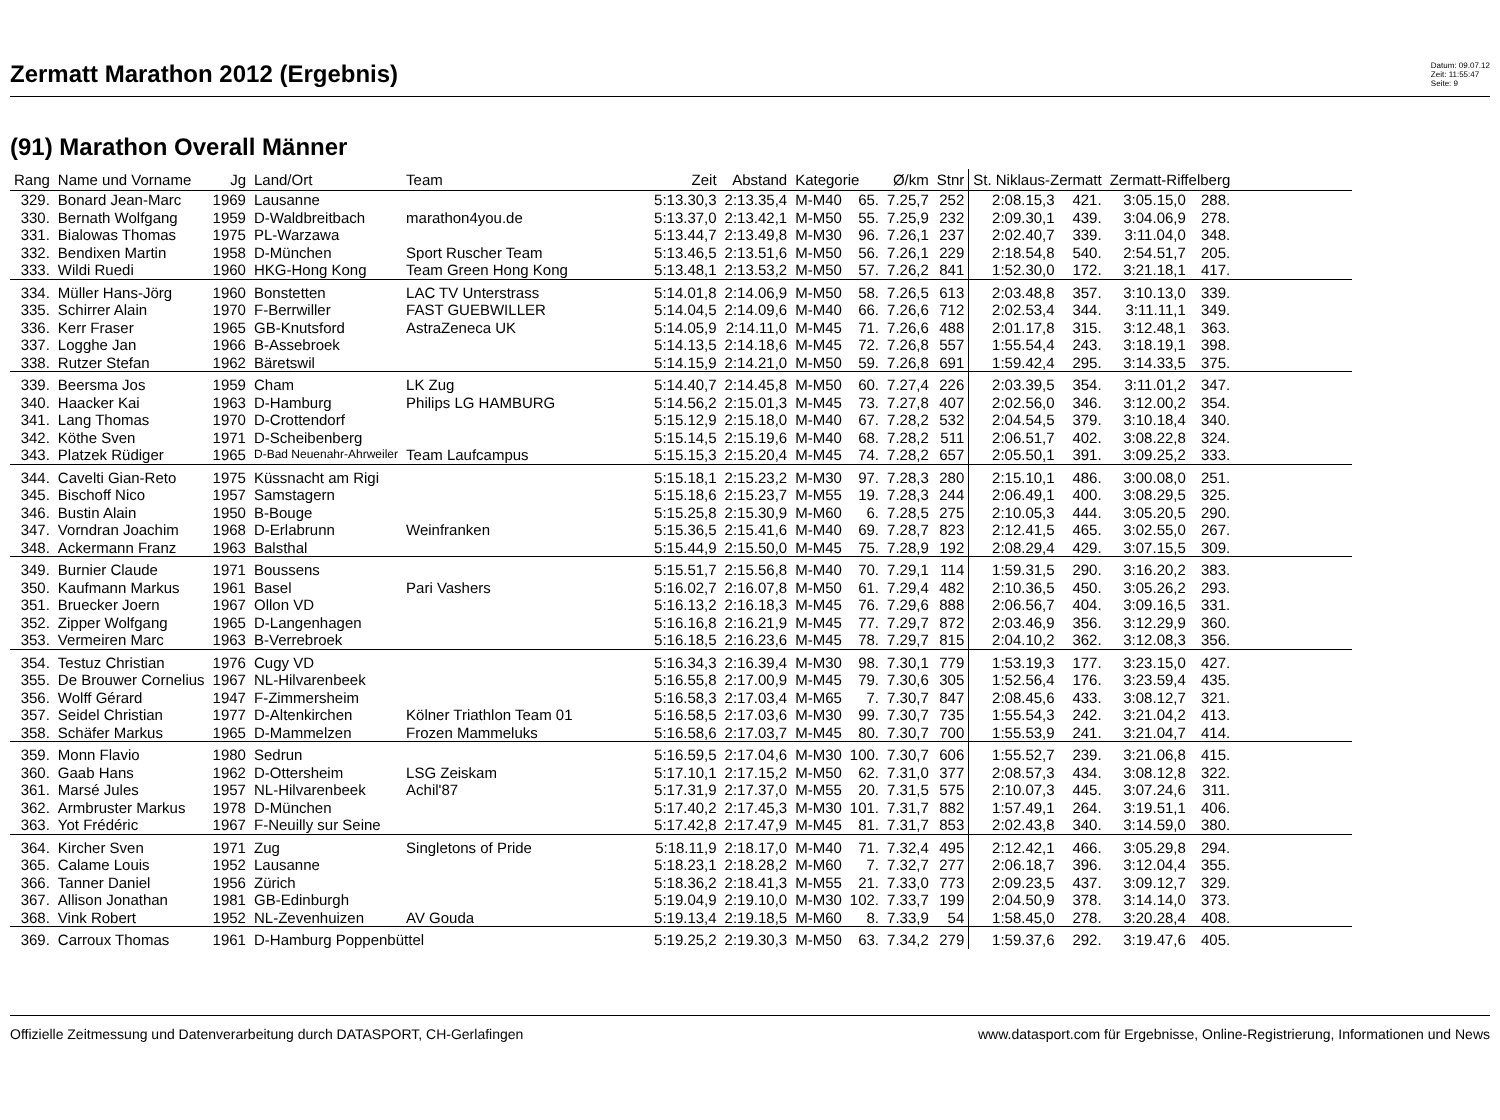Zermatt Marathon 2012 (Ergebnis)
Datum: 09.07.12
Zeit: 11:55:47
Seite: 9
(91) Marathon Overall Männer
| Rang | Name und Vorname | Jg | Land/Ort | Team | Zeit | Abstand | Kategorie | | Ø/km | Stnr | St. Niklaus-Zermatt | | Zermatt-Riffelberg | | |
| --- | --- | --- | --- | --- | --- | --- | --- | --- | --- | --- | --- | --- | --- | --- | --- |
| 329. | Bonard Jean-Marc | 1969 | Lausanne | | 5:13.30,3 | 2:13.35,4 | M-M40 | 65. | 7.25,7 | 252 | 2:08.15,3 | 421. | 3:05.15,0 | 288. | |
| 330. | Bernath Wolfgang | 1959 | D-Waldbreitbach | marathon4you.de | 5:13.37,0 | 2:13.42,1 | M-M50 | 55. | 7.25,9 | 232 | 2:09.30,1 | 439. | 3:04.06,9 | 278. | |
| 331. | Bialowas Thomas | 1975 | PL-Warzawa | | 5:13.44,7 | 2:13.49,8 | M-M30 | 96. | 7.26,1 | 237 | 2:02.40,7 | 339. | 3:11.04,0 | 348. | |
| 332. | Bendixen Martin | 1958 | D-München | Sport Ruscher Team | 5:13.46,5 | 2:13.51,6 | M-M50 | 56. | 7.26,1 | 229 | 2:18.54,8 | 540. | 2:54.51,7 | 205. | |
| 333. | Wildi Ruedi | 1960 | HKG-Hong Kong | Team Green Hong Kong | 5:13.48,1 | 2:13.53,2 | M-M50 | 57. | 7.26,2 | 841 | 1:52.30,0 | 172. | 3:21.18,1 | 417. | |
| 334. | Müller Hans-Jörg | 1960 | Bonstetten | LAC TV Unterstrass | 5:14.01,8 | 2:14.06,9 | M-M50 | 58. | 7.26,5 | 613 | 2:03.48,8 | 357. | 3:10.13,0 | 339. | |
| 335. | Schirrer Alain | 1970 | F-Berrwiller | FAST GUEBWILLER | 5:14.04,5 | 2:14.09,6 | M-M40 | 66. | 7.26,6 | 712 | 2:02.53,4 | 344. | 3:11.11,1 | 349. | |
| 336. | Kerr Fraser | 1965 | GB-Knutsford | AstraZeneca UK | 5:14.05,9 | 2:14.11,0 | M-M45 | 71. | 7.26,6 | 488 | 2:01.17,8 | 315. | 3:12.48,1 | 363. | |
| 337. | Logghe Jan | 1966 | B-Assebroek | | 5:14.13,5 | 2:14.18,6 | M-M45 | 72. | 7.26,8 | 557 | 1:55.54,4 | 243. | 3:18.19,1 | 398. | |
| 338. | Rutzer Stefan | 1962 | Bäretswil | | 5:14.15,9 | 2:14.21,0 | M-M50 | 59. | 7.26,8 | 691 | 1:59.42,4 | 295. | 3:14.33,5 | 375. | |
| 339. | Beersma Jos | 1959 | Cham | LK Zug | 5:14.40,7 | 2:14.45,8 | M-M50 | 60. | 7.27,4 | 226 | 2:03.39,5 | 354. | 3:11.01,2 | 347. | |
| 340. | Haacker Kai | 1963 | D-Hamburg | Philips LG HAMBURG | 5:14.56,2 | 2:15.01,3 | M-M45 | 73. | 7.27,8 | 407 | 2:02.56,0 | 346. | 3:12.00,2 | 354. | |
| 341. | Lang Thomas | 1970 | D-Crottendorf | | 5:15.12,9 | 2:15.18,0 | M-M40 | 67. | 7.28,2 | 532 | 2:04.54,5 | 379. | 3:10.18,4 | 340. | |
| 342. | Köthe Sven | 1971 | D-Scheibenberg | | 5:15.14,5 | 2:15.19,6 | M-M40 | 68. | 7.28,2 | 511 | 2:06.51,7 | 402. | 3:08.22,8 | 324. | |
| 343. | Platzek Rüdiger | 1965 | D-Bad Neuenahr-Ahrweiler | Team Laufcampus | 5:15.15,3 | 2:15.20,4 | M-M45 | 74. | 7.28,2 | 657 | 2:05.50,1 | 391. | 3:09.25,2 | 333. | |
| 344. | Cavelti Gian-Reto | 1975 | Küssnacht am Rigi | | 5:15.18,1 | 2:15.23,2 | M-M30 | 97. | 7.28,3 | 280 | 2:15.10,1 | 486. | 3:00.08,0 | 251. | |
| 345. | Bischoff Nico | 1957 | Samstagern | | 5:15.18,6 | 2:15.23,7 | M-M55 | 19. | 7.28,3 | 244 | 2:06.49,1 | 400. | 3:08.29,5 | 325. | |
| 346. | Bustin Alain | 1950 | B-Bouge | | 5:15.25,8 | 2:15.30,9 | M-M60 | 6. | 7.28,5 | 275 | 2:10.05,3 | 444. | 3:05.20,5 | 290. | |
| 347. | Vorndran Joachim | 1968 | D-Erlabrunn | Weinfranken | 5:15.36,5 | 2:15.41,6 | M-M40 | 69. | 7.28,7 | 823 | 2:12.41,5 | 465. | 3:02.55,0 | 267. | |
| 348. | Ackermann Franz | 1963 | Balsthal | | 5:15.44,9 | 2:15.50,0 | M-M45 | 75. | 7.28,9 | 192 | 2:08.29,4 | 429. | 3:07.15,5 | 309. | |
| 349. | Burnier Claude | 1971 | Boussens | | 5:15.51,7 | 2:15.56,8 | M-M40 | 70. | 7.29,1 | 114 | 1:59.31,5 | 290. | 3:16.20,2 | 383. | |
| 350. | Kaufmann Markus | 1961 | Basel | Pari Vashers | 5:16.02,7 | 2:16.07,8 | M-M50 | 61. | 7.29,4 | 482 | 2:10.36,5 | 450. | 3:05.26,2 | 293. | |
| 351. | Bruecker Joern | 1967 | Ollon VD | | 5:16.13,2 | 2:16.18,3 | M-M45 | 76. | 7.29,6 | 888 | 2:06.56,7 | 404. | 3:09.16,5 | 331. | |
| 352. | Zipper Wolfgang | 1965 | D-Langenhagen | | 5:16.16,8 | 2:16.21,9 | M-M45 | 77. | 7.29,7 | 872 | 2:03.46,9 | 356. | 3:12.29,9 | 360. | |
| 353. | Vermeiren Marc | 1963 | B-Verrebroek | | 5:16.18,5 | 2:16.23,6 | M-M45 | 78. | 7.29,7 | 815 | 2:04.10,2 | 362. | 3:12.08,3 | 356. | |
| 354. | Testuz Christian | 1976 | Cugy VD | | 5:16.34,3 | 2:16.39,4 | M-M30 | 98. | 7.30,1 | 779 | 1:53.19,3 | 177. | 3:23.15,0 | 427. | |
| 355. | De Brouwer Cornelius | 1967 | NL-Hilvarenbeek | | 5:16.55,8 | 2:17.00,9 | M-M45 | 79. | 7.30,6 | 305 | 1:52.56,4 | 176. | 3:23.59,4 | 435. | |
| 356. | Wolff Gérard | 1947 | F-Zimmersheim | | 5:16.58,3 | 2:17.03,4 | M-M65 | 7. | 7.30,7 | 847 | 2:08.45,6 | 433. | 3:08.12,7 | 321. | |
| 357. | Seidel Christian | 1977 | D-Altenkirchen | Kölner Triathlon Team 01 | 5:16.58,5 | 2:17.03,6 | M-M30 | 99. | 7.30,7 | 735 | 1:55.54,3 | 242. | 3:21.04,2 | 413. | |
| 358. | Schäfer Markus | 1965 | D-Mammelzen | Frozen Mammeluks | 5:16.58,6 | 2:17.03,7 | M-M45 | 80. | 7.30,7 | 700 | 1:55.53,9 | 241. | 3:21.04,7 | 414. | |
| 359. | Monn Flavio | 1980 | Sedrun | | 5:16.59,5 | 2:17.04,6 | M-M30 | 100. | 7.30,7 | 606 | 1:55.52,7 | 239. | 3:21.06,8 | 415. | |
| 360. | Gaab Hans | 1962 | D-Ottersheim | LSG Zeiskam | 5:17.10,1 | 2:17.15,2 | M-M50 | 62. | 7.31,0 | 377 | 2:08.57,3 | 434. | 3:08.12,8 | 322. | |
| 361. | Marsé Jules | 1957 | NL-Hilvarenbeek | Achil'87 | 5:17.31,9 | 2:17.37,0 | M-M55 | 20. | 7.31,5 | 575 | 2:10.07,3 | 445. | 3:07.24,6 | 311. | |
| 362. | Armbruster Markus | 1978 | D-München | | 5:17.40,2 | 2:17.45,3 | M-M30 | 101. | 7.31,7 | 882 | 1:57.49,1 | 264. | 3:19.51,1 | 406. | |
| 363. | Yot Frédéric | 1967 | F-Neuilly sur Seine | | 5:17.42,8 | 2:17.47,9 | M-M45 | 81. | 7.31,7 | 853 | 2:02.43,8 | 340. | 3:14.59,0 | 380. | |
| 364. | Kircher Sven | 1971 | Zug | Singletons of Pride | 5:18.11,9 | 2:18.17,0 | M-M40 | 71. | 7.32,4 | 495 | 2:12.42,1 | 466. | 3:05.29,8 | 294. | |
| 365. | Calame Louis | 1952 | Lausanne | | 5:18.23,1 | 2:18.28,2 | M-M60 | 7. | 7.32,7 | 277 | 2:06.18,7 | 396. | 3:12.04,4 | 355. | |
| 366. | Tanner Daniel | 1956 | Zürich | | 5:18.36,2 | 2:18.41,3 | M-M55 | 21. | 7.33,0 | 773 | 2:09.23,5 | 437. | 3:09.12,7 | 329. | |
| 367. | Allison Jonathan | 1981 | GB-Edinburgh | | 5:19.04,9 | 2:19.10,0 | M-M30 | 102. | 7.33,7 | 199 | 2:04.50,9 | 378. | 3:14.14,0 | 373. | |
| 368. | Vink Robert | 1952 | NL-Zevenhuizen | AV Gouda | 5:19.13,4 | 2:19.18,5 | M-M60 | 8. | 7.33,9 | 54 | 1:58.45,0 | 278. | 3:20.28,4 | 408. | |
| 369. | Carroux Thomas | 1961 | D-Hamburg Poppenbüttel | | 5:19.25,2 | 2:19.30,3 | M-M50 | 63. | 7.34,2 | 279 | 1:59.37,6 | 292. | 3:19.47,6 | 405. | |
Offizielle Zeitmessung und Datenverarbeitung durch DATASPORT, CH-Gerlafingen www.datasport.com für Ergebnisse, Online-Registrierung, Informationen und News